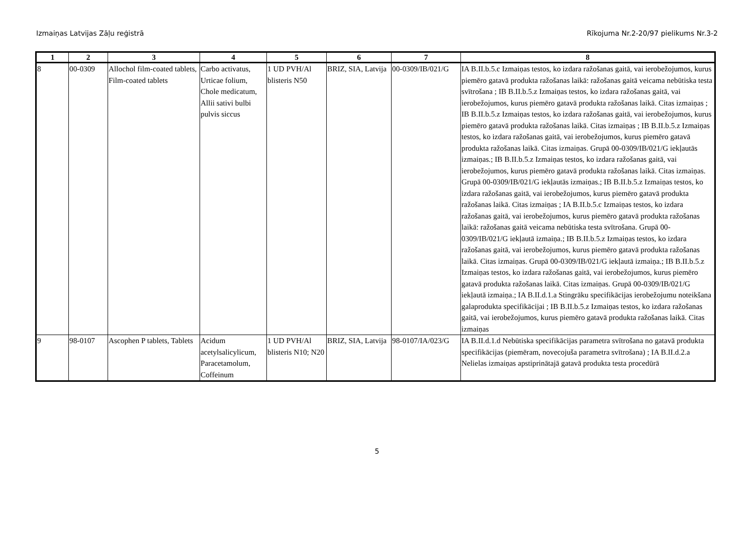Izmaiņas Latvijas Zāļu reģistrā Rīkojuma Nr.2-20/97 pielikums Nr.3-2
| 1 | 2 | 3 | 4 | 5 | 6 | 7 | 8 |
| --- | --- | --- | --- | --- | --- | --- | --- |
| 8 | 00-0309 | Allochol film-coated tablets, Film-coated tablets | Carbo activatus, Urticae folium, Chole medicatum, Allii sativi bulbi pulvis siccus | 1 UD PVH/Al blisteris N50 | BRIZ, SIA, Latvija | 00-0309/IB/021/G | IA B.II.b.5.c Izmaiņas testos, ko izdara ražošanas gaitā, vai ierobežojumos, kurus piemēro gatavā produkta ražošanas laikā: ražošanas gaitā veicama nebūtiska testa svītrošana ; IB B.II.b.5.z Izmaiņas testos, ko izdara ražošanas gaitā, vai ierobežojumos, kurus piemēro gatavā produkta ražošanas laikā. Citas izmaiņas ; IB B.II.b.5.z Izmaiņas testos, ko izdara ražošanas gaitā, vai ierobežojumos, kurus piemēro gatavā produkta ražošanas laikā. Citas izmaiņas ; IB B.II.b.5.z Izmaiņas testos, ko izdara ražošanas gaitā, vai ierobežojumos, kurus piemēro gatavā produkta ražošanas laikā. Citas izmaiņas. Grupā 00-0309/IB/021/G iekļautās izmaiņas.; IB B.II.b.5.z Izmaiņas testos, ko izdara ražošanas gaitā, vai ierobežojumos, kurus piemēro gatavā produkta ražošanas laikā. Citas izmaiņas. Grupā 00-0309/IB/021/G iekļautās izmaiņas.; IB B.II.b.5.z Izmaiņas testos, ko izdara ražošanas gaitā, vai ierobežojumos, kurus piemēro gatavā produkta ražošanas laikā. Citas izmaiņas ; IA B.II.b.5.c Izmaiņas testos, ko izdara ražošanas gaitā, vai ierobežojumos, kurus piemēro gatavā produkta ražošanas laikā: ražošanas gaitā veicama nebūtiska testa svītrošana. Grupā 00-0309/IB/021/G iekļautā izmaiņa.; IB B.II.b.5.z Izmaiņas testos, ko izdara ražošanas gaitā, vai ierobežojumos, kurus piemēro gatavā produkta ražošanas laikā. Citas izmaiņas. Grupā 00-0309/IB/021/G iekļautā izmaiņa.; IB B.II.b.5.z Izmaiņas testos, ko izdara ražošanas gaitā, vai ierobežojumos, kurus piemēro gatavā produkta ražošanas laikā. Citas izmaiņas. Grupā 00-0309/IB/021/G iekļautā izmaiņa.; IA B.II.d.1.a Stingrāku specifikācijas ierobežojumu noteikšana galaprodukta specifikācijai ; IB B.II.b.5.z Izmaiņas testos, ko izdara ražošanas gaitā, vai ierobežojumos, kurus piemēro gatavā produkta ražošanas laikā. Citas izmaiņas |
| 9 | 98-0107 | Ascophen P tablets, Tablets | Acidum acetylsalicylicum, Paracetamolum, Coffeinum | 1 UD PVH/Al blisteris N10; N20 | BRIZ, SIA, Latvija | 98-0107/IA/023/G | IA B.II.d.1.d Nebūtiska specifikācijas parametra svītrošana no gatavā produkta specifikācijas (piemēram, novecojuša parametra svītrošana) ; IA B.II.d.2.a Nelielas izmaiņas apstiprinātajā gatavā produkta testa procedūrā |
5